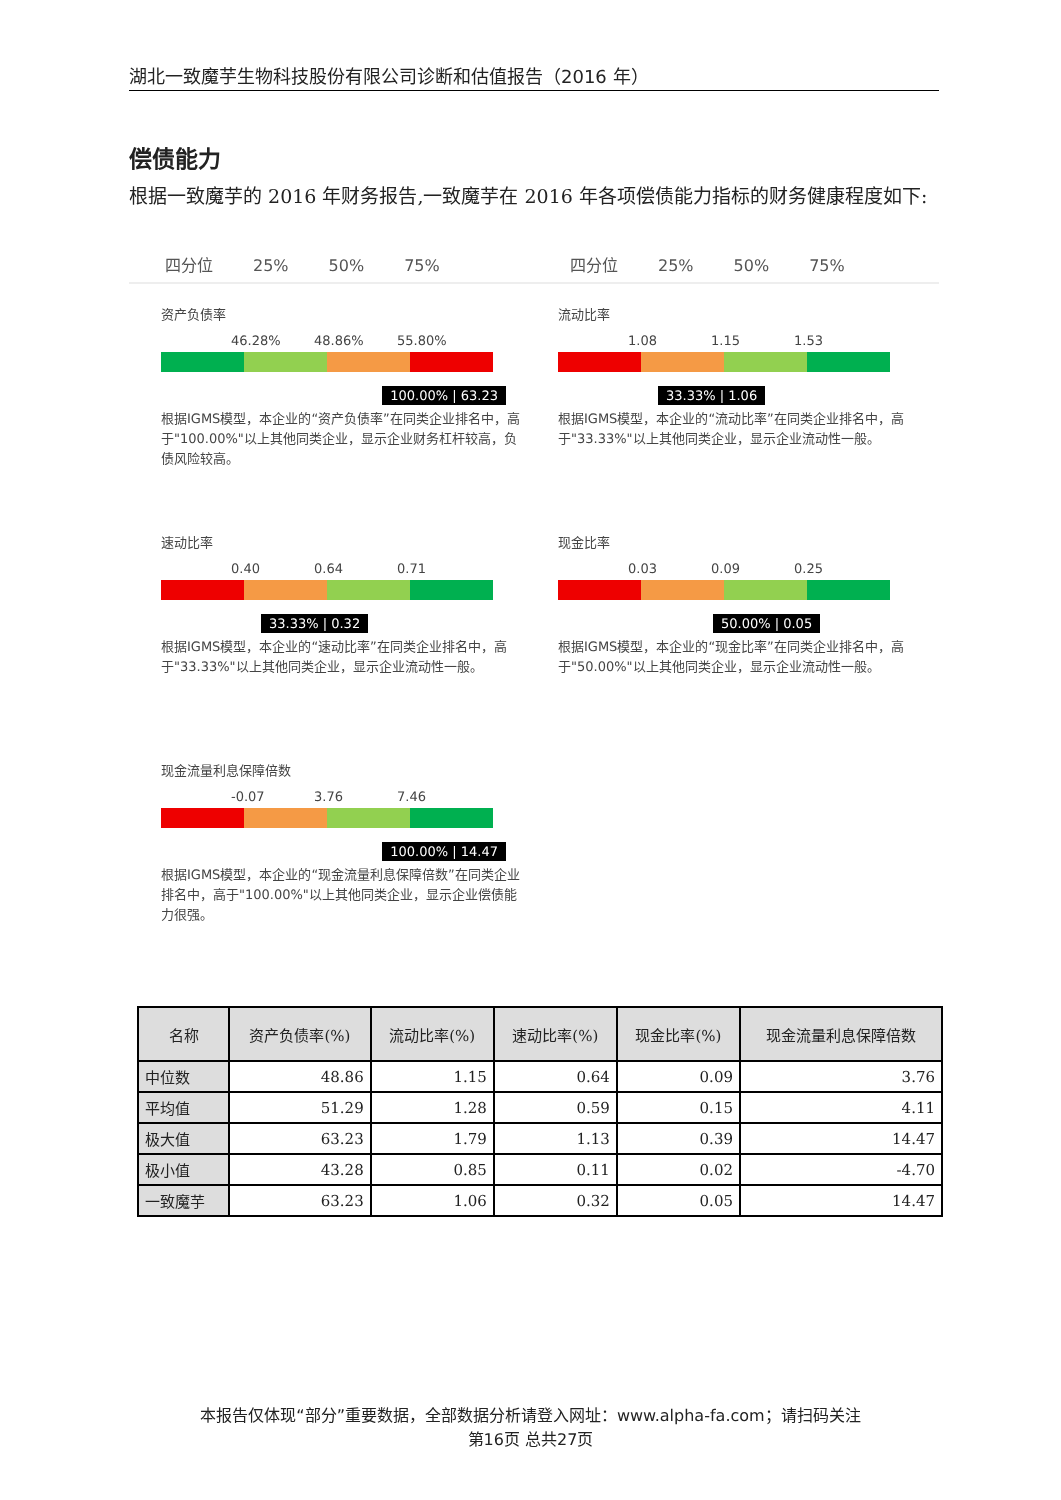湖北一致魔芋生物科技股份有限公司诊断和估值报告（2016 年）
偿债能力
根据一致魔芋的 2016 年财务报告,一致魔芋在 2016 年各项偿债能力指标的财务健康程度如下:
四分位 25% 50% 75% 四分位 25% 50% 75%
资产负债率
46.28% 48.86% 55.80%
100.00% | 63.23
根据IGMS模型，本企业的“资产负债率”在同类企业排名中，高于"100.00%"以上其他同类企业，显示企业财务杠杆较高，负债风险较高。
流动比率
1.08 1.15 1.53
33.33% | 1.06
根据IGMS模型，本企业的“流动比率”在同类企业排名中，高于"33.33%"以上其他同类企业，显示企业流动性一般。
速动比率
0.40 0.64 0.71
33.33% | 0.32
根据IGMS模型，本企业的“速动比率”在同类企业排名中，高于"33.33%"以上其他同类企业，显示企业流动性一般。
现金比率
0.03 0.09 0.25
50.00% | 0.05
根据IGMS模型，本企业的“现金比率”在同类企业排名中，高于"50.00%"以上其他同类企业，显示企业流动性一般。
现金流量利息保障倍数
-0.07 3.76 7.46
100.00% | 14.47
根据IGMS模型，本企业的“现金流量利息保障倍数”在同类企业排名中，高于"100.00%"以上其他同类企业，显示企业偿债能力很强。
| 名称 | 资产负债率(%) | 流动比率(%) | 速动比率(%) | 现金比率(%) | 现金流量利息保障倍数 |
| --- | --- | --- | --- | --- | --- |
| 中位数 | 48.86 | 1.15 | 0.64 | 0.09 | 3.76 |
| 平均值 | 51.29 | 1.28 | 0.59 | 0.15 | 4.11 |
| 极大值 | 63.23 | 1.79 | 1.13 | 0.39 | 14.47 |
| 极小值 | 43.28 | 0.85 | 0.11 | 0.02 | -4.70 |
| 一致魔芋 | 63.23 | 1.06 | 0.32 | 0.05 | 14.47 |
本报告仅体现“部分”重要数据，全部数据分析请登入网址：www.alpha-fa.com；请扫码关注
第16页 总共27页